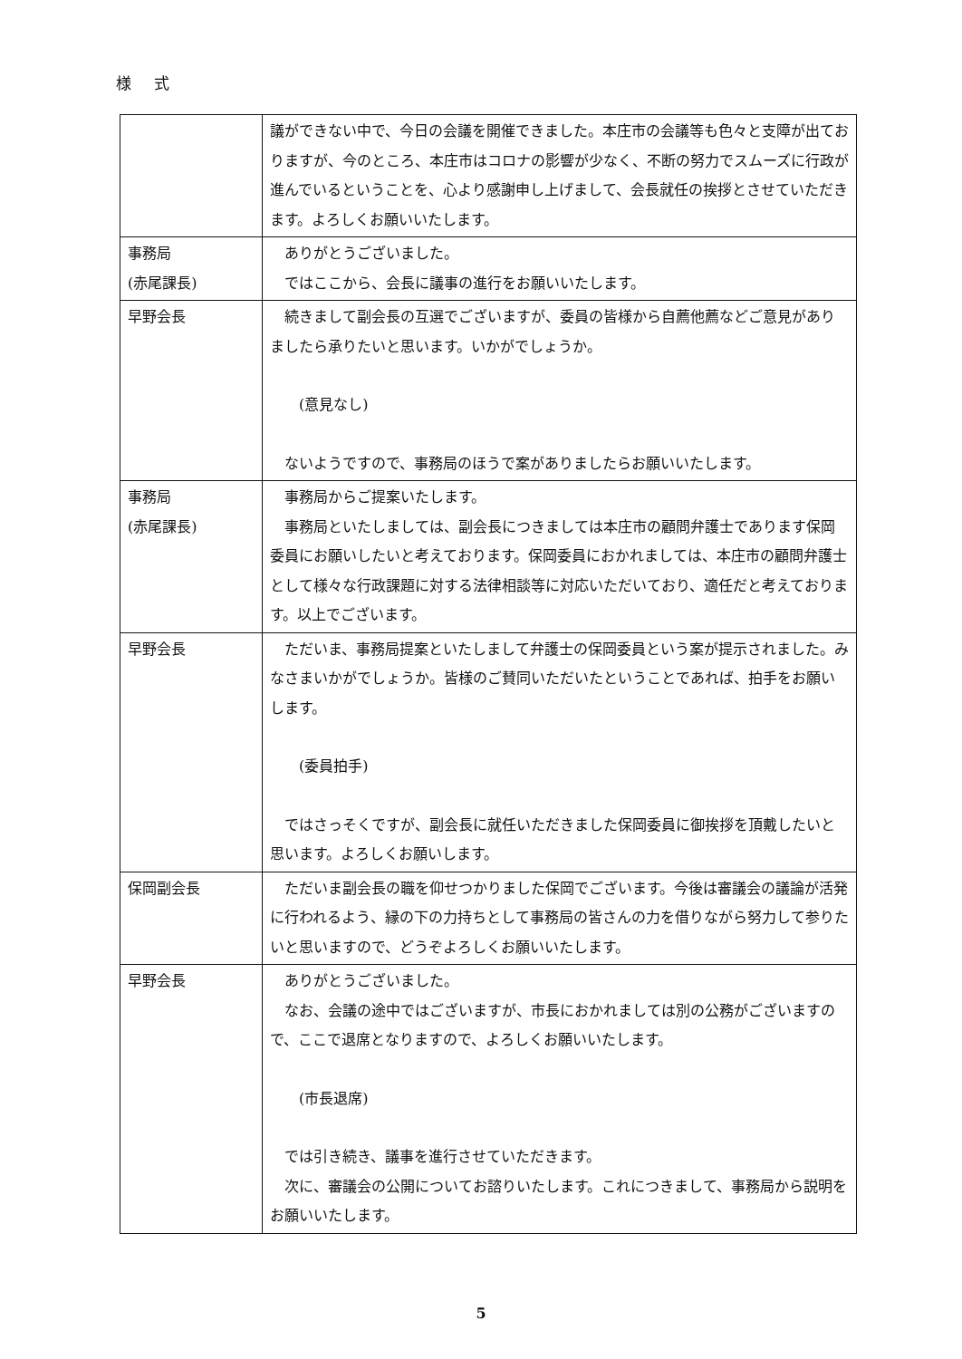様 式
| | 議ができない中で、今日の会議を開催できました。本庄市の会議等も色々と支障が出ておりますが、今のところ、本庄市はコロナの影響が少なく、不断の努力でスムーズに行政が進んでいるということを、心より感謝申し上げまして、会長就任の挨拶とさせていただきます。よろしくお願いいたします。 |
| 事務局 (赤尾課長) | ありがとうございました。 ではここから、会長に議事の進行をお願いいたします。 |
| 早野会長 | 続きまして副会長の互選でございますが、委員の皆様から自薦他薦などご意見がありましたら承りたいと思います。いかがでしょうか。 (意見なし) ないようですので、事務局のほうで案がありましたらお願いいたします。 |
| 事務局 (赤尾課長) | 事務局からご提案いたします。 事務局といたしましては、副会長につきましては本庄市の顧問弁護士であります保岡委員にお願いしたいと考えております。保岡委員におかれましては、本庄市の顧問弁護士として様々な行政課題に対する法律相談等に対応いただいており、適任だと考えております。以上でございます。 |
| 早野会長 | ただいま、事務局提案といたしまして弁護士の保岡委員という案が提示されました。みなさまいかがでしょうか。皆様のご賛同いただいたということであれば、拍手をお願いします。 (委員拍手) ではさっそくですが、副会長に就任いただきました保岡委員に御挨拶を頂戴したいと思います。よろしくお願いします。 |
| 保岡副会長 | ただいま副会長の職を仰せつかりました保岡でございます。今後は審議会の議論が活発に行われるよう、縁の下の力持ちとして事務局の皆さんの力を借りながら努力して参りたいと思いますので、どうぞよろしくお願いいたします。 |
| 早野会長 | ありがとうございました。 なお、会議の途中ではございますが、市長におかれましては別の公務がございますので、ここで退席となりますので、よろしくお願いいたします。 (市長退席) では引き続き、議事を進行させていただきます。 次に、審議会の公開についてお諮りいたします。これにつきまして、事務局から説明をお願いいたします。 |
5